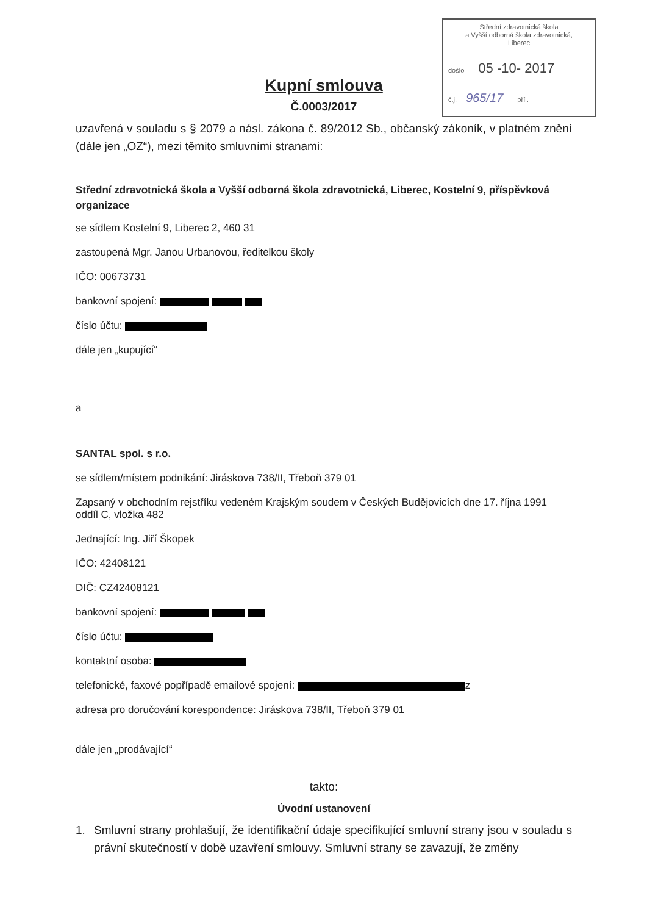Střední zdravotnická škola
a Vyšší odborná škola zdravotnická,
Liberec
došlo 05 -10- 2017
č.j. 965/17 příl.
Kupní smlouva
Č.0003/2017
uzavřená v souladu s § 2079 a násl. zákona č. 89/2012 Sb., občanský zákoník, v platném znění (dále jen „OZ“), mezi těmito smluvními stranami:
Střední zdravotnická škola a Vyšší odborná škola zdravotnická, Liberec, Kostelní 9, příspěvková organizace
se sídlem Kostelní 9, Liberec 2, 460 31
zastoupená Mgr. Janou Urbanovou, ředitelkou školy
IČO: 00673731
bankovní spojení:
číslo účtu:
dále jen „kupující“
a
SANTAL spol. s r.o.
se sídlem/místem podnikání: Jiráskova 738/II, Třeboň 379 01
Zapsaný v obchodním rejstříku vedeném Krajským soudem v Českých Budějovicích dne 17. října 1991 oddíl C, vložka 482
Jednající: Ing. Jiří Škopek
IČO: 42408121
DIČ: CZ42408121
bankovní spojení:
číslo účtu:
kontaktní osoba:
telefonické, faxové popřípadě emailové spojení: z
adresa pro doručování korespondence: Jiráskova 738/II, Třeboň 379 01
dále jen „prodávající“
takto:
Úvodní ustanovení
1. Smluvní strany prohlašují, že identifikační údaje specifikující smluvní strany jsou v souladu s právní skutečností v době uzavření smlouvy. Smluvní strany se zavazují, že změny